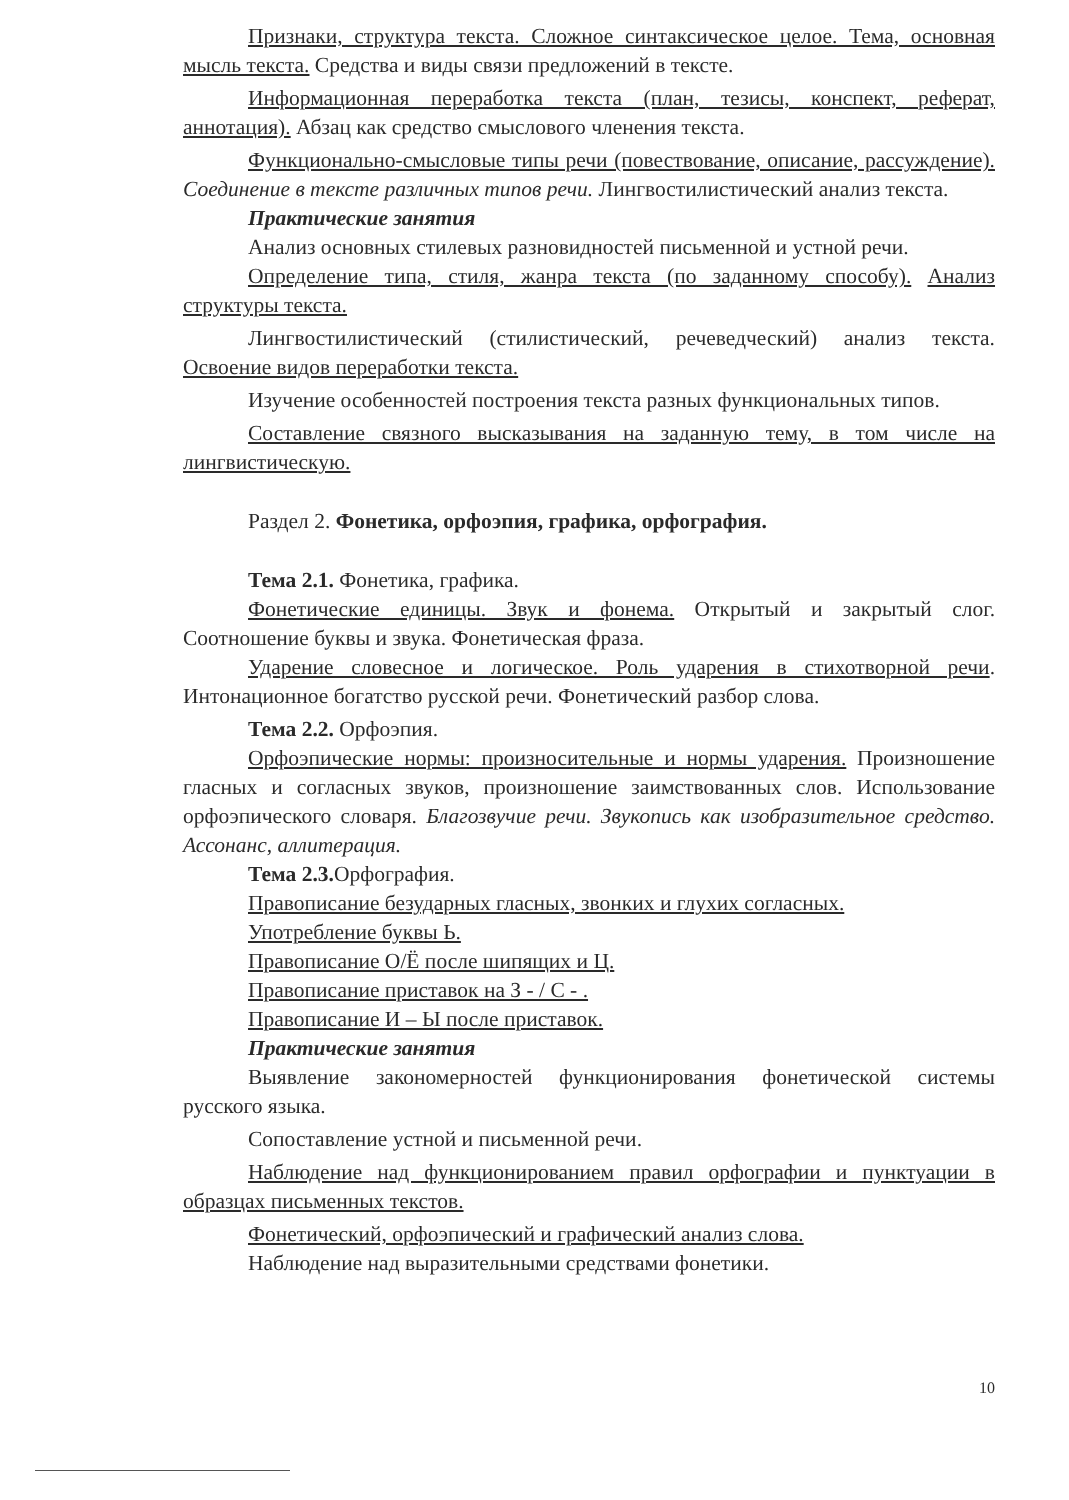Признаки, структура текста. Сложное синтаксическое целое. Тема, основная мысль текста. Средства и виды связи предложений в тексте.
Информационная переработка текста (план, тезисы, конспект, реферат, аннотация). Абзац как средство смыслового членения текста.
Функционально-смысловые типы речи (повествование, описание, рассуждение). Соединение в тексте различных типов речи. Лингвостилистический анализ текста.
Практические занятия
Анализ основных стилевых разновидностей письменной и устной речи.
Определение типа, стиля, жанра текста (по заданному способу). Анализ структуры текста.
Лингвостилистический (стилистический, речеведческий) анализ текста. Освоение видов переработки текста.
Изучение особенностей построения текста разных функциональных типов.
Составление связного высказывания на заданную тему, в том числе на лингвистическую.
Раздел 2. Фонетика, орфоэпия, графика, орфография.
Тема 2.1. Фонетика, графика.
Фонетические единицы. Звук и фонема. Открытый и закрытый слог. Соотношение буквы и звука. Фонетическая фраза.
Ударение словесное и логическое. Роль ударения в стихотворной речи. Интонационное богатство русской речи. Фонетический разбор слова.
Тема 2.2. Орфоэпия.
Орфоэпические нормы: произносительные и нормы ударения. Произношение гласных и согласных звуков, произношение заимствованных слов. Использование орфоэпического словаря. Благозвучие речи. Звукопись как изобразительное средство. Ассонанс, аллитерация.
Тема 2.3. Орфография.
Правописание безударных гласных, звонких и глухих согласных.
Употребление буквы Ь.
Правописание О/Ё после шипящих и Ц.
Правописание приставок на З - / С - .
Правописание И – Ы после приставок.
Практические занятия
Выявление закономерностей функционирования фонетической системы русского языка.
Сопоставление устной и письменной речи.
Наблюдение над функционированием правил орфографии и пунктуации в образцах письменных текстов.
Фонетический, орфоэпический и графический анализ слова.
Наблюдение над выразительными средствами фонетики.
10